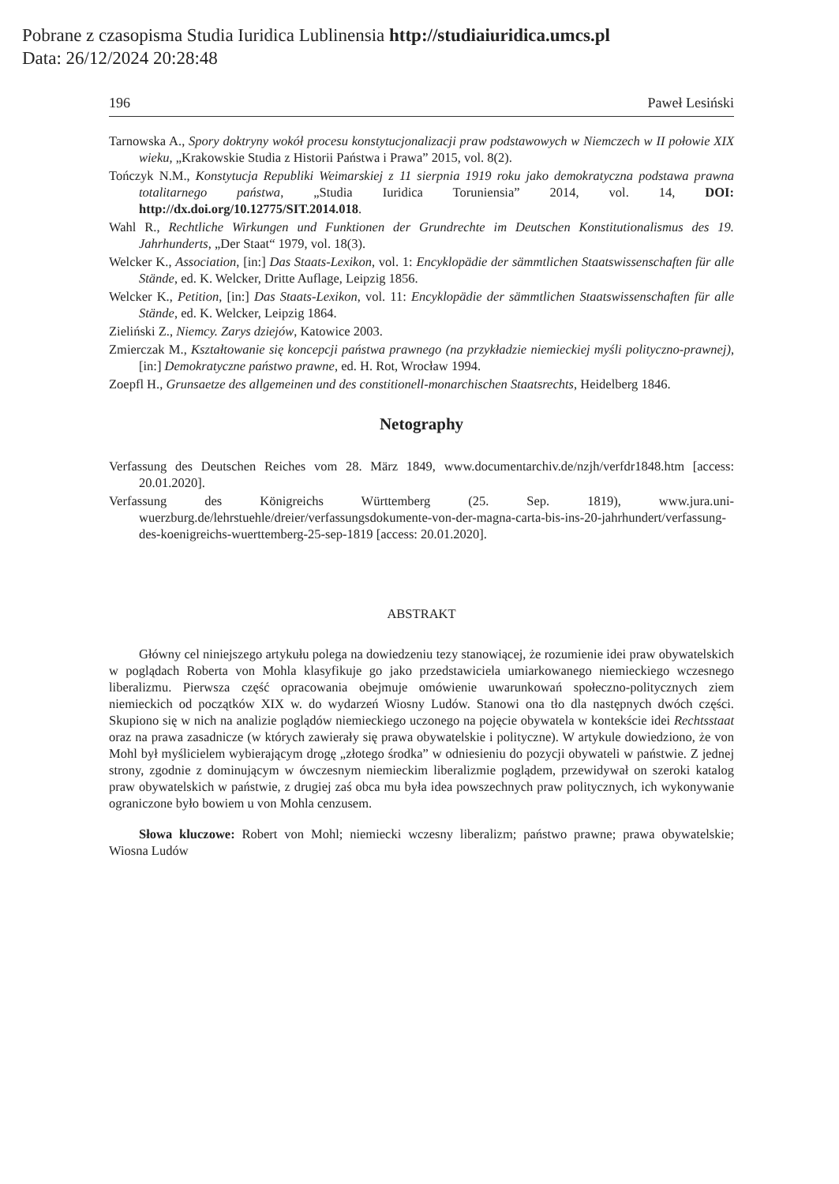Pobrane z czasopisma Studia Iuridica Lublinensia http://studiaiuridica.umcs.pl
Data: 26/12/2024 20:28:48
196 Paweł Lesiński
Tarnowska A., Spory doktryny wokół procesu konstytucjonalizacji praw podstawowych w Niemczech w II połowie XIX wieku, „Krakowskie Studia z Historii Państwa i Prawa” 2015, vol. 8(2).
Tończyk N.M., Konstytucja Republiki Weimarskiej z 11 sierpnia 1919 roku jako demokratyczna podstawa prawna totalitarnego państwa, „Studia Iuridica Toruniensia” 2014, vol. 14, DOI: http://dx.doi.org/10.12775/SIT.2014.018.
Wahl R., Rechtliche Wirkungen und Funktionen der Grundrechte im Deutschen Konstitutionalismus des 19. Jahrhunderts, „Der Staat“ 1979, vol. 18(3).
Welcker K., Association, [in:] Das Staats-Lexikon, vol. 1: Encyklopädie der sämmtlichen Staatswissenschaften für alle Stände, ed. K. Welcker, Dritte Auflage, Leipzig 1856.
Welcker K., Petition, [in:] Das Staats-Lexikon, vol. 11: Encyklopädie der sämmtlichen Staatswissenschaften für alle Stände, ed. K. Welcker, Leipzig 1864.
Zieliński Z., Niemcy. Zarys dziejów, Katowice 2003.
Zmierczak M., Kształtowanie się koncepcji państwa prawnego (na przykładzie niemieckiej myśli polityczno-prawnej), [in:] Demokratyczne państwo prawne, ed. H. Rot, Wrocław 1994.
Zoepfl H., Grunsaetze des allgemeinen und des constitionell-monarchischen Staatsrechts, Heidelberg 1846.
Netography
Verfassung des Deutschen Reiches vom 28. März 1849, www.documentarchiv.de/nzjh/verfdr1848.htm [access: 20.01.2020].
Verfassung des Königreichs Württemberg (25. Sep. 1819), www.jura.uni-wuerzburg.de/lehrstuehle/dreier/verfassungsdokumente-von-der-magna-carta-bis-ins-20-jahrhundert/verfassung-des-koenigreichs-wuerttemberg-25-sep-1819 [access: 20.01.2020].
ABSTRAKT
Główny cel niniejszego artykułu polega na dowiedzeniu tezy stanowiącej, że rozumienie idei praw obywatelskich w poglądach Roberta von Mohla klasyfikuje go jako przedstawiciela umiarkowanego niemieckiego wczesnego liberalizmu. Pierwsza część opracowania obejmuje omówienie uwarunkowań społeczno-politycznych ziem niemieckich od początków XIX w. do wydarzeń Wiosny Ludów. Stanowi ona tło dla następnych dwóch części. Skupiono się w nich na analizie poglądów niemieckiego uczonego na pojęcie obywatela w kontekście idei Rechtsstaat oraz na prawa zasadnicze (w których zawierały się prawa obywatelskie i polityczne). W artykule dowiedziono, że von Mohl był myślicielem wybierającym drogę „złotego środka” w odniesieniu do pozycji obywateli w państwie. Z jednej strony, zgodnie z dominującym w ówczesnym niemieckim liberalizmie poglądem, przewidywał on szeroki katalog praw obywatelskich w państwie, z drugiej zaś obca mu była idea powszechnych praw politycznych, ich wykonywanie ograniczone było bowiem u von Mohla cenzusem.
Słowa kluczowe: Robert von Mohl; niemiecki wczesny liberalizm; państwo prawne; prawa obywatelskie; Wiosna Ludów